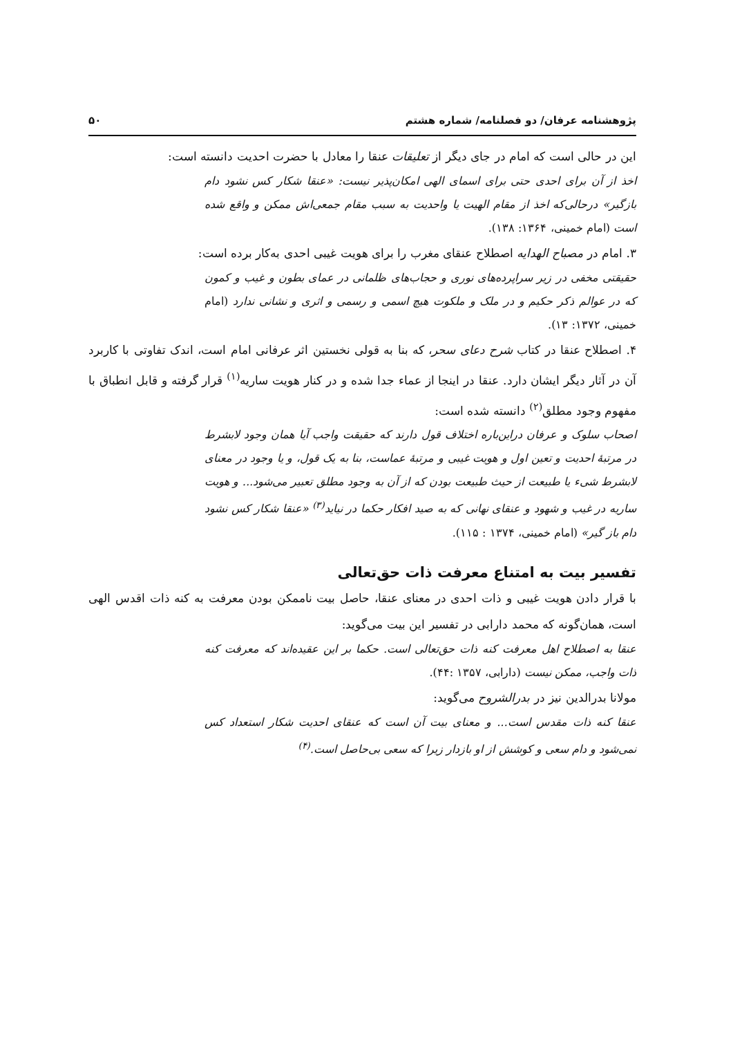پژوهشنامه عرفان/ دو فصلنامه/ شماره هشتم ۵۰
این در حالی است که امام در جای دیگر از تعلیقات عنقا را معادل با حضرت احدیت دانسته است:
اخذ از آن برای احدی حتی برای اسمای الهی امکان‌پذیر نیست: «عنقا شکار کس نشود دام بازگیر» درحالی‌که اخذ از مقام الهیت یا واحدیت به سبب مقام جمعی‌اش ممکن و واقع شده است (امام خمینی، ۱۳۶۴: ۱۳۸).
۳. امام در مصباح الهدایه اصطلاح عنقای مغرب را برای هویت غیبی احدی به‌کار برده است:
حقیقتی مخفی در زیر سراپرده‌های نوری و حجاب‌های ظلمانی در عمای بطون و غیب و کمون که در عوالم ذکر حکیم و در ملک و ملکوت هیچ اسمی و رسمی و اثری و نشانی ندارد (امام خمینی، ۱۳۷۲: ۱۳).
۴. اصطلاح عنقا در کتاب شرح دعای سحر، که بنا به قولی نخستین اثر عرفانی امام است، اندک تفاوتی با کاربرد آن در آثار دیگر ایشان دارد. عنقا در اینجا از عماء جدا شده و در کنار هویت ساریه<sup>(۱)</sup> قرار گرفته و قابل انطباق با مفهوم وجود مطلق<sup>(۲)</sup> دانسته شده است:
اصحاب سلوک و عرفان دراین‌باره اختلاف قول دارند که حقیقت واجب آیا همان وجود لابشرط در مرتبهٔ احدیت و تعین اول و هویت غیبی و مرتبهٔ عماست، بنا به یک قول، و یا وجود در معنای لابشرط شیء یا طبیعت از حیث طبیعت بودن که از آن به وجود مطلق تعبیر می‌شود... و هویت ساریه در غیب و شهود و عنقای نهانی که به صید افکار حکما در نیاید<sup>(۳)</sup> «عنقا شکار کس نشود دام باز گیر» (امام خمینی، ۱۳۷۴ : ۱۱۵).
تفسیر بیت به امتناع معرفت ذات حق‌تعالی
با قرار دادن هویت غیبی و ذات احدی در معنای عنقا، حاصل بیت ناممکن بودن معرفت به کنه ذات اقدس الهی است، همان‌گونه که محمد دارابی در تفسیر این بیت می‌گوید:
عنقا به اصطلاح اهل معرفت کنه ذات حق‌تعالی است. حکما بر این عقیده‌اند که معرفت کنه ذات واجب، ممکن نیست (دارابی، ۱۳۵۷ :۴۴).
مولانا بدرالدین نیز در بدرالشروح می‌گوید:
عنقا کنه ذات مقدس است... و معنای بیت آن است که عنقای احدیت شکار استعداد کس نمی‌شود و دام سعی و کوشش از او بازدار زیرا که سعی بی‌حاصل است.<sup>(۴)</sup>